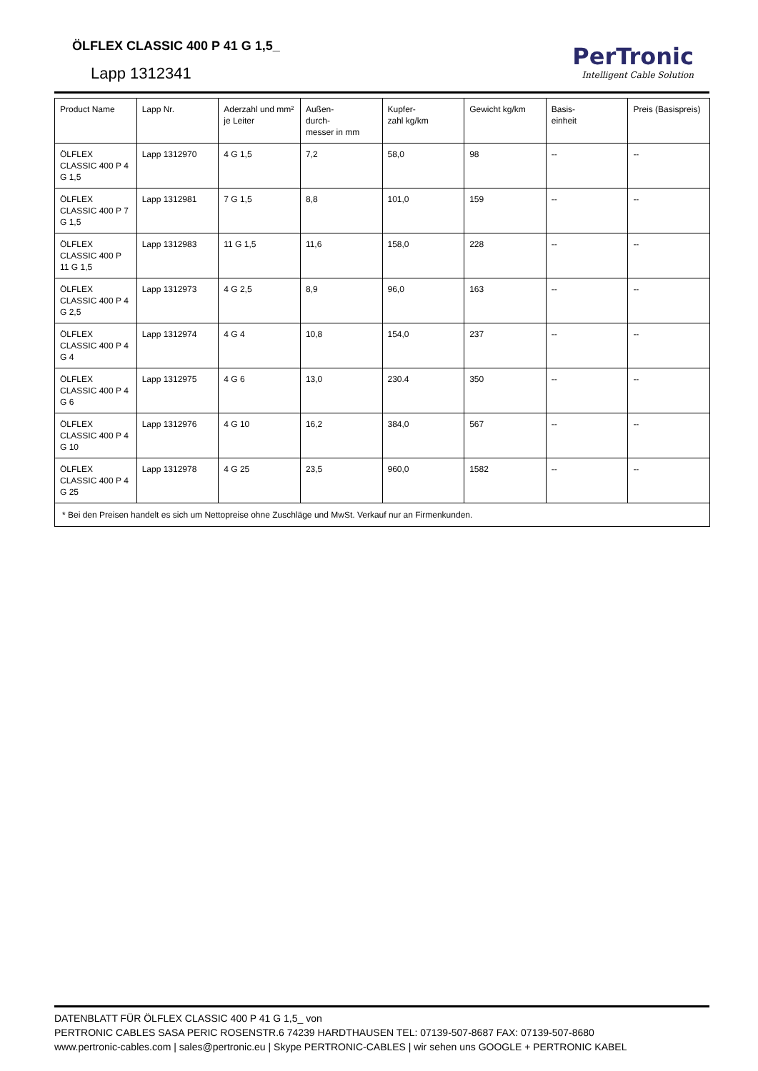ÖLFLEX CLASSIC 400 P 41 G 1,5_
Lapp 1312341
PerTronic
Intelligent Cable Solution
| Product Name | Lapp Nr. | Aderzahl und mm² je Leiter | Außen- durch- messer in mm | Kupfer- zahl kg/km | Gewicht kg/km | Basis- einheit | Preis (Basispreis) |
| --- | --- | --- | --- | --- | --- | --- | --- |
| ÖLFLEX CLASSIC 400 P 4 G 1,5 | Lapp 1312970 | 4 G 1,5 | 7,2 | 58,0 | 98 | -- | -- |
| ÖLFLEX CLASSIC 400 P 7 G 1,5 | Lapp 1312981 | 7 G 1,5 | 8,8 | 101,0 | 159 | -- | -- |
| ÖLFLEX CLASSIC 400 P 11 G 1,5 | Lapp 1312983 | 11 G 1,5 | 11,6 | 158,0 | 228 | -- | -- |
| ÖLFLEX CLASSIC 400 P 4 G 2,5 | Lapp 1312973 | 4 G 2,5 | 8,9 | 96,0 | 163 | -- | -- |
| ÖLFLEX CLASSIC 400 P 4 G 4 | Lapp 1312974 | 4 G 4 | 10,8 | 154,0 | 237 | -- | -- |
| ÖLFLEX CLASSIC 400 P 4 G 6 | Lapp 1312975 | 4 G 6 | 13,0 | 230.4 | 350 | -- | -- |
| ÖLFLEX CLASSIC 400 P 4 G 10 | Lapp 1312976 | 4 G 10 | 16,2 | 384,0 | 567 | -- | -- |
| ÖLFLEX CLASSIC 400 P 4 G 25 | Lapp 1312978 | 4 G 25 | 23,5 | 960,0 | 1582 | -- | -- |
| * Bei den Preisen handelt es sich um Nettopreise ohne Zuschläge und MwSt. Verkauf nur an Firmenkunden. | | | | | | | |
DATENBLATT FÜR ÖLFLEX CLASSIC 400 P 41 G 1,5_ von
PERTRONIC CABLES SASA PERIC ROSENSTR.6 74239 HARDTHAUSEN TEL: 07139-507-8687 FAX: 07139-507-8680
www.pertronic-cables.com | sales@pertronic.eu | Skype PERTRONIC-CABLES | wir sehen uns GOOGLE + PERTRONIC KABEL